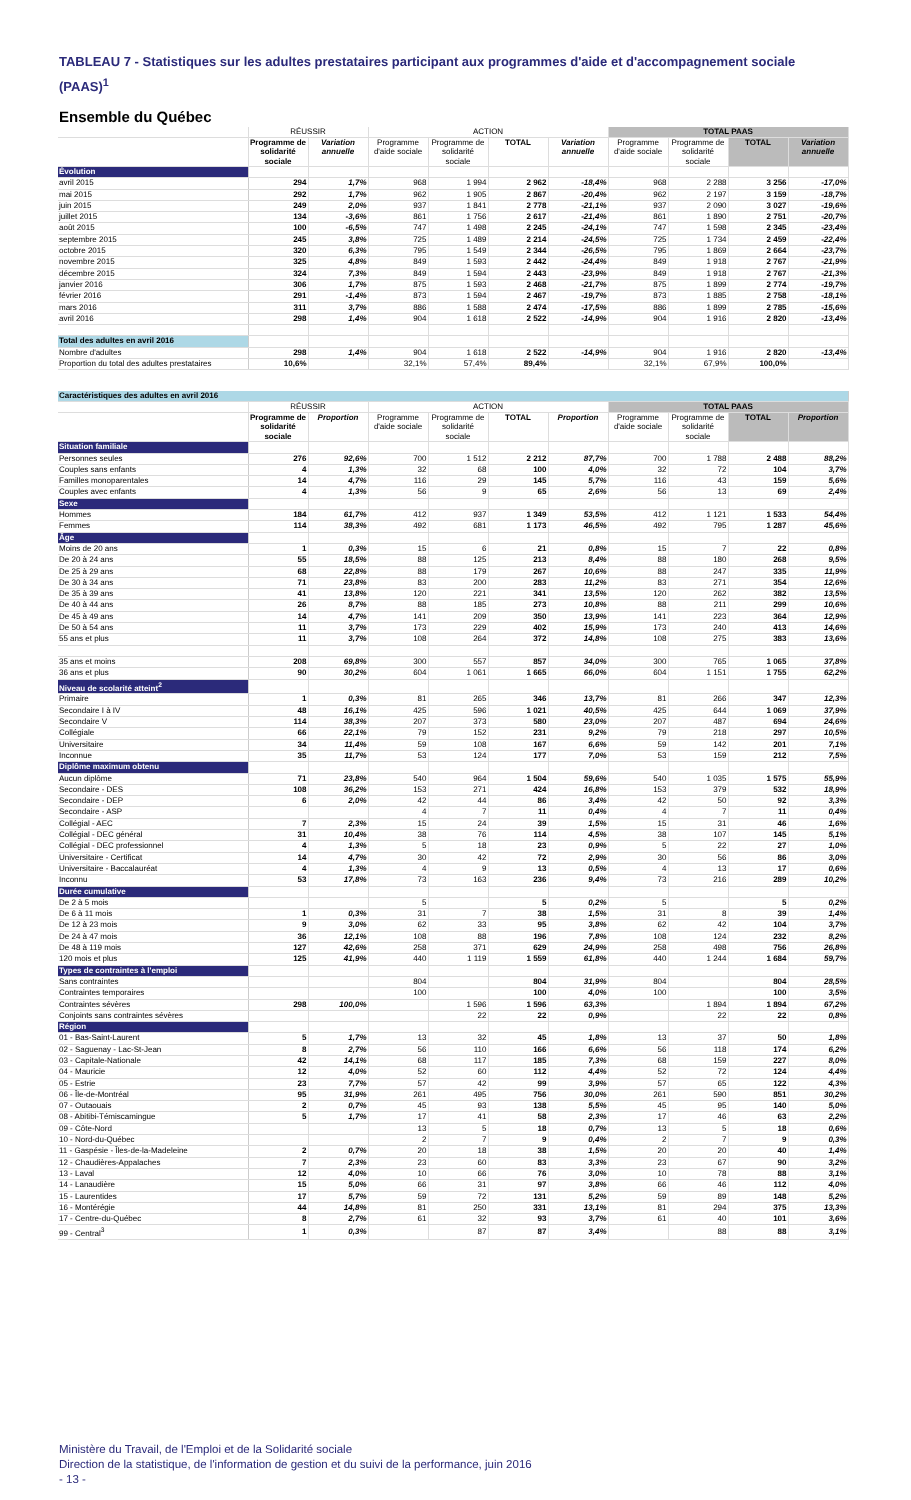TABLEAU 7 - Statistiques sur les adultes prestataires participant aux programmes d'aide et d'accompagnement sociale (PAAS)<sup>1</sup>
Ensemble du Québec
| | RÉUSSIR | | ACTION | | | | TOTAL PAAS | | | |
| --- | --- | --- | --- | --- | --- | --- | --- | --- | --- | --- |
| | Programme de solidarité sociale | Variation annuelle | Programme d'aide sociale | Programme de solidarité sociale | TOTAL | Variation annuelle | Programme d'aide sociale | Programme de solidarité sociale | TOTAL | Variation annuelle |
| Évolution | | | | | | | | | | |
| avril 2015 | 294 | 1,7% | 968 | 1 994 | 2 962 | -18,4% | 968 | 2 288 | 3 256 | -17,0% |
| mai 2015 | 292 | 1,7% | 962 | 1 905 | 2 867 | -20,4% | 962 | 2 197 | 3 159 | -18,7% |
| juin 2015 | 249 | 2,0% | 937 | 1 841 | 2 778 | -21,1% | 937 | 2 090 | 3 027 | -19,6% |
| juillet 2015 | 134 | -3,6% | 861 | 1 756 | 2 617 | -21,4% | 861 | 1 890 | 2 751 | -20,7% |
| août 2015 | 100 | -6,5% | 747 | 1 498 | 2 245 | -24,1% | 747 | 1 598 | 2 345 | -23,4% |
| septembre 2015 | 245 | 3,8% | 725 | 1 489 | 2 214 | -24,5% | 725 | 1 734 | 2 459 | -22,4% |
| octobre 2015 | 320 | 6,3% | 795 | 1 549 | 2 344 | -26,5% | 795 | 1 869 | 2 664 | -23,7% |
| novembre 2015 | 325 | 4,8% | 849 | 1 593 | 2 442 | -24,4% | 849 | 1 918 | 2 767 | -21,9% |
| décembre 2015 | 324 | 7,3% | 849 | 1 594 | 2 443 | -23,9% | 849 | 1 918 | 2 767 | -21,3% |
| janvier 2016 | 306 | 1,7% | 875 | 1 593 | 2 468 | -21,7% | 875 | 1 899 | 2 774 | -19,7% |
| février 2016 | 291 | -1,4% | 873 | 1 594 | 2 467 | -19,7% | 873 | 1 885 | 2 758 | -18,1% |
| mars 2016 | 311 | 3,7% | 886 | 1 588 | 2 474 | -17,5% | 886 | 1 899 | 2 785 | -15,6% |
| avril 2016 | 298 | 1,4% | 904 | 1 618 | 2 522 | -14,9% | 904 | 1 916 | 2 820 | -13,4% |
| Total des adultes en avril 2016 | | | | | | | | | | |
| Nombre d'adultes | 298 | 1,4% | 904 | 1 618 | 2 522 | -14,9% | 904 | 1 916 | 2 820 | -13,4% |
| Proportion du total des adultes prestataires | 10,6% | | 32,1% | 57,4% | 89,4% | | 32,1% | 67,9% | 100,0% | |
| Caractéristiques des adultes en avril 2016 | | | | | | | | | | |
| | RÉUSSIR | | ACTION | | | | TOTAL PAAS | | | |
| | Programme de solidarité sociale | Proportion | Programme d'aide sociale | Programme de solidarité sociale | TOTAL | Proportion | Programme d'aide sociale | Programme de solidarité sociale | TOTAL | Proportion |
| Situation familiale | | | | | | | | | | |
| Personnes seules | 276 | 92,6% | 700 | 1 512 | 2 212 | 87,7% | 700 | 1 788 | 2 488 | 88,2% |
| Couples sans enfants | 4 | 1,3% | 32 | 68 | 100 | 4,0% | 32 | 72 | 104 | 3,7% |
| Familles monoparentales | 14 | 4,7% | 116 | 29 | 145 | 5,7% | 116 | 43 | 159 | 5,6% |
| Couples avec enfants | 4 | 1,3% | 56 | 9 | 65 | 2,6% | 56 | 13 | 69 | 2,4% |
| Sexe | | | | | | | | | | |
| Hommes | 184 | 61,7% | 412 | 937 | 1 349 | 53,5% | 412 | 1 121 | 1 533 | 54,4% |
| Femmes | 114 | 38,3% | 492 | 681 | 1 173 | 46,5% | 492 | 795 | 1 287 | 45,6% |
| Âge | | | | | | | | | | |
| Moins de 20 ans | 1 | 0,3% | 15 | 6 | 21 | 0,8% | 15 | 7 | 22 | 0,8% |
| De 20 à 24 ans | 55 | 18,5% | 88 | 125 | 213 | 8,4% | 88 | 180 | 268 | 9,5% |
| De 25 à 29 ans | 68 | 22,8% | 88 | 179 | 267 | 10,6% | 88 | 247 | 335 | 11,9% |
| De 30 à 34 ans | 71 | 23,8% | 83 | 200 | 283 | 11,2% | 83 | 271 | 354 | 12,6% |
| De 35 à 39 ans | 41 | 13,8% | 120 | 221 | 341 | 13,5% | 120 | 262 | 382 | 13,5% |
| De 40 à 44 ans | 26 | 8,7% | 88 | 185 | 273 | 10,8% | 88 | 211 | 299 | 10,6% |
| De 45 à 49 ans | 14 | 4,7% | 141 | 209 | 350 | 13,9% | 141 | 223 | 364 | 12,9% |
| De 50 à 54 ans | 11 | 3,7% | 173 | 229 | 402 | 15,9% | 173 | 240 | 413 | 14,6% |
| 55 ans et plus | 11 | 3,7% | 108 | 264 | 372 | 14,8% | 108 | 275 | 383 | 13,6% |
| 35 ans et moins | 208 | 69,8% | 300 | 557 | 857 | 34,0% | 300 | 765 | 1 065 | 37,8% |
| 36 ans et plus | 90 | 30,2% | 604 | 1 061 | 1 665 | 66,0% | 604 | 1 151 | 1 755 | 62,2% |
| Niveau de scolarité atteint<sup>2</sup> | | | | | | | | | | |
| Primaire | 1 | 0,3% | 81 | 265 | 346 | 13,7% | 81 | 266 | 347 | 12,3% |
| Secondaire I à IV | 48 | 16,1% | 425 | 596 | 1 021 | 40,5% | 425 | 644 | 1 069 | 37,9% |
| Secondaire V | 114 | 38,3% | 207 | 373 | 580 | 23,0% | 207 | 487 | 694 | 24,6% |
| Collégiale | 66 | 22,1% | 79 | 152 | 231 | 9,2% | 79 | 218 | 297 | 10,5% |
| Universitaire | 34 | 11,4% | 59 | 108 | 167 | 6,6% | 59 | 142 | 201 | 7,1% |
| Inconnue | 35 | 11,7% | 53 | 124 | 177 | 7,0% | 53 | 159 | 212 | 7,5% |
| Diplôme maximum obtenu | | | | | | | | | | |
| Aucun diplôme | 71 | 23,8% | 540 | 964 | 1 504 | 59,6% | 540 | 1 035 | 1 575 | 55,9% |
| Secondaire - DES | 108 | 36,2% | 153 | 271 | 424 | 16,8% | 153 | 379 | 532 | 18,9% |
| Secondaire - DEP | 6 | 2,0% | 42 | 44 | 86 | 3,4% | 42 | 50 | 92 | 3,3% |
| Secondaire - ASP | | | 4 | 7 | 11 | 0,4% | 4 | 7 | 11 | 0,4% |
| Collégial - AEC | 7 | 2,3% | 15 | 24 | 39 | 1,5% | 15 | 31 | 46 | 1,6% |
| Collégial - DEC général | 31 | 10,4% | 38 | 76 | 114 | 4,5% | 38 | 107 | 145 | 5,1% |
| Collégial - DEC professionnel | 4 | 1,3% | 5 | 18 | 23 | 0,9% | 5 | 22 | 27 | 1,0% |
| Universitaire - Certificat | 14 | 4,7% | 30 | 42 | 72 | 2,9% | 30 | 56 | 86 | 3,0% |
| Universitaire - Baccalauréat | 4 | 1,3% | 4 | 9 | 13 | 0,5% | 4 | 13 | 17 | 0,6% |
| Inconnu | 53 | 17,8% | 73 | 163 | 236 | 9,4% | 73 | 216 | 289 | 10,2% |
| Durée cumulative | | | | | | | | | | |
| De 2 à 5 mois | | | 5 | | 5 | 0,2% | 5 | | 5 | 0,2% |
| De 6 à 11 mois | 1 | 0,3% | 31 | 7 | 38 | 1,5% | 31 | 8 | 39 | 1,4% |
| De 12 à 23 mois | 9 | 3,0% | 62 | 33 | 95 | 3,8% | 62 | 42 | 104 | 3,7% |
| De 24 à 47 mois | 36 | 12,1% | 108 | 88 | 196 | 7,8% | 108 | 124 | 232 | 8,2% |
| De 48 à 119 mois | 127 | 42,6% | 258 | 371 | 629 | 24,9% | 258 | 498 | 756 | 26,8% |
| 120 mois et plus | 125 | 41,9% | 440 | 1 119 | 1 559 | 61,8% | 440 | 1 244 | 1 684 | 59,7% |
| Types de contraintes à l'emploi | | | | | | | | | | |
| Sans contraintes | | | 804 | | 804 | 31,9% | 804 | | 804 | 28,5% |
| Contraintes temporaires | | | 100 | | 100 | 4,0% | 100 | | 100 | 3,5% |
| Contraintes sévères | 298 | 100,0% | | 1 596 | 1 596 | 63,3% | | 1 894 | 1 894 | 67,2% |
| Conjoints sans contraintes sévères | | | | 22 | 22 | 0,9% | | 22 | 22 | 0,8% |
| Région | | | | | | | | | | |
| 01 - Bas-Saint-Laurent | 5 | 1,7% | 13 | 32 | 45 | 1,8% | 13 | 37 | 50 | 1,8% |
| 02 - Saguenay - Lac-St-Jean | 8 | 2,7% | 56 | 110 | 166 | 6,6% | 56 | 118 | 174 | 6,2% |
| 03 - Capitale-Nationale | 42 | 14,1% | 68 | 117 | 185 | 7,3% | 68 | 159 | 227 | 8,0% |
| 04 - Mauricie | 12 | 4,0% | 52 | 60 | 112 | 4,4% | 52 | 72 | 124 | 4,4% |
| 05 - Estrie | 23 | 7,7% | 57 | 42 | 99 | 3,9% | 57 | 65 | 122 | 4,3% |
| 06 - Île-de-Montréal | 95 | 31,9% | 261 | 495 | 756 | 30,0% | 261 | 590 | 851 | 30,2% |
| 07 - Outaouais | 2 | 0,7% | 45 | 93 | 138 | 5,5% | 45 | 95 | 140 | 5,0% |
| 08 - Abitibi-Témiscamingue | 5 | 1,7% | 17 | 41 | 58 | 2,3% | 17 | 46 | 63 | 2,2% |
| 09 - Côte-Nord | | | 13 | 5 | 18 | 0,7% | 13 | 5 | 18 | 0,6% |
| 10 - Nord-du-Québec | | | 2 | 7 | 9 | 0,4% | 2 | 7 | 9 | 0,3% |
| 11 - Gaspésie - Îles-de-la-Madeleine | 2 | 0,7% | 20 | 18 | 38 | 1,5% | 20 | 20 | 40 | 1,4% |
| 12 - Chaudières-Appalaches | 7 | 2,3% | 23 | 60 | 83 | 3,3% | 23 | 67 | 90 | 3,2% |
| 13 - Laval | 12 | 4,0% | 10 | 66 | 76 | 3,0% | 10 | 78 | 88 | 3,1% |
| 14 - Lanaudière | 15 | 5,0% | 66 | 31 | 97 | 3,8% | 66 | 46 | 112 | 4,0% |
| 15 - Laurentides | 17 | 5,7% | 59 | 72 | 131 | 5,2% | 59 | 89 | 148 | 5,2% |
| 16 - Montérégie | 44 | 14,8% | 81 | 250 | 331 | 13,1% | 81 | 294 | 375 | 13,3% |
| 17 - Centre-du-Québec | 8 | 2,7% | 61 | 32 | 93 | 3,7% | 61 | 40 | 101 | 3,6% |
| 99 - Central<sup>3</sup> | 1 | 0,3% | | 87 | 87 | 3,4% | | 88 | 88 | 3,1% |
Ministère du Travail, de l'Emploi et de la Solidarité sociale
Direction de la statistique, de l'information de gestion et du suivi de la performance, juin 2016
- 13 -